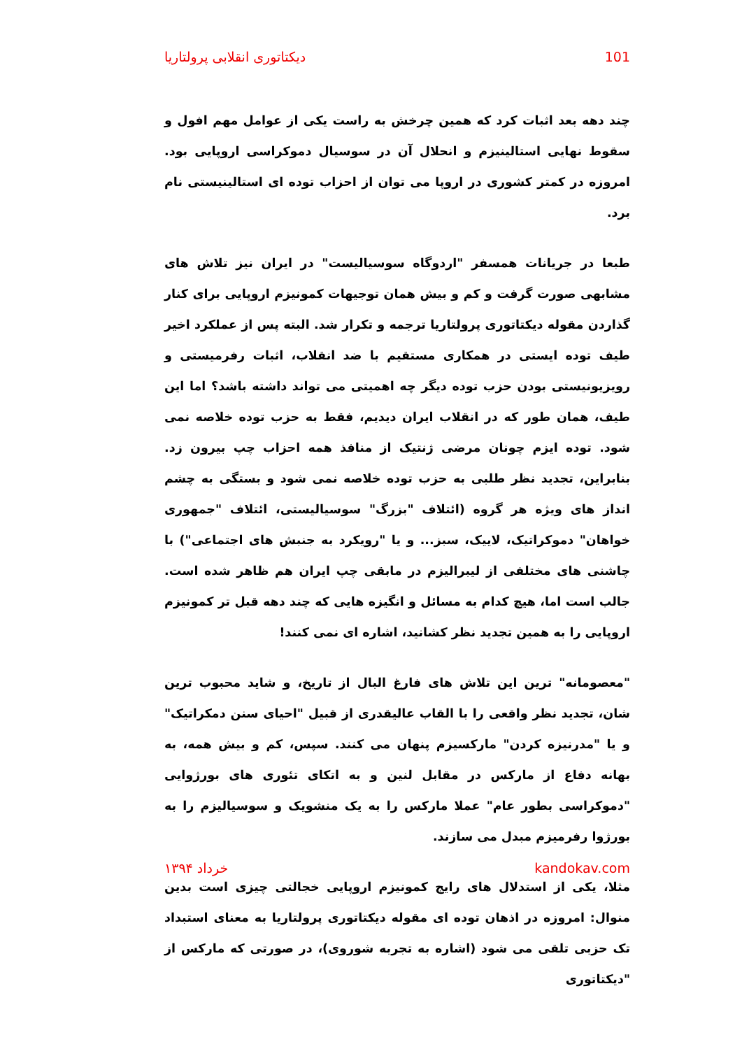دیکتاتوری انقلابی پرولتاریا 101
چند دهه بعد اثبات کرد که همین چرخش به راست یکی از عوامل مهم افول و سقوط نهایی استالینیزم و انحلال آن در سوسیال دموکراسی اروپایی بود. امروزه در کمتر کشوری در اروپا می توان از احزاب توده ای استالینیستی نام برد.
طبعا در جریانات همسفر "اردوگاه سوسیالیست" در ایران نیز تلاش های مشابهی صورت گرفت و کم و بیش همان توجیهات کمونیزم اروپایی برای کنار گذاردن مقوله دیکتاتوری پرولتاریا ترجمه و تکرار شد. البته پس از عملکرد اخیر طیف توده ایستی در همکاری مستقیم با ضد انقلاب، اثبات رفرمیستی و رویزیونیستی بودن حزب توده دیگر چه اهمیتی می تواند داشته باشد؟ اما این طیف، همان طور که در انقلاب ایران دیدیم، فقط به حزب توده خلاصه نمی شود. توده ایزم چونان مرضی ژنتیک از منافذ همه احزاب چپ بیرون زد. بنابراین، تجدید نظر طلبی به حزب توده خلاصه نمی شود و بستگی به چشم انداز های ویژه هر گروه (ائتلاف "بزرگ" سوسیالیستی، ائتلاف "جمهوری خواهان" دموکراتیک، لاییک، سبز... و یا "رویکرد به جنبش های اجتماعی") با چاشنی های مختلفی از لیبرالیزم در مابقی چپ ایران هم ظاهر شده است. جالب است اما، هیچ کدام به مسائل و انگیزه هایی که چند دهه قبل تر کمونیزم اروپایی را به همین تجدید نظر کشانید، اشاره ای نمی کنند!
"معصومانه" ترین این تلاش های فارغ البال از تاریخ، و شاید محبوب ترین شان، تجدید نظر واقعی را با القاب عالیقدری از قبیل "احیای سنن دمکراتیک" و یا "مدرنیزه کردن" مارکسیزم پنهان می کنند. سپس، کم و بیش همه، به بهانه دفاع از مارکس در مقابل لنین و به اتکای تئوری های بورژوایی "دموکراسی بطور عام" عملا مارکس را به یک منشویک و سوسیالیزم را به بورژوا رفرمیزم مبدل می سازند.
مثلا، یکی از استدلال های رایج کمونیزم اروپایی خجالتی چیزی است بدین منوال: امروزه در اذهان توده ای مقوله دیکتاتوری پرولتاریا به معنای استبداد تک حزبی تلقی می شود (اشاره به تجربه شوروی)، در صورتی که مارکس از "دیکتاتوری
خرداد ۱۳۹۴ kandokav.com